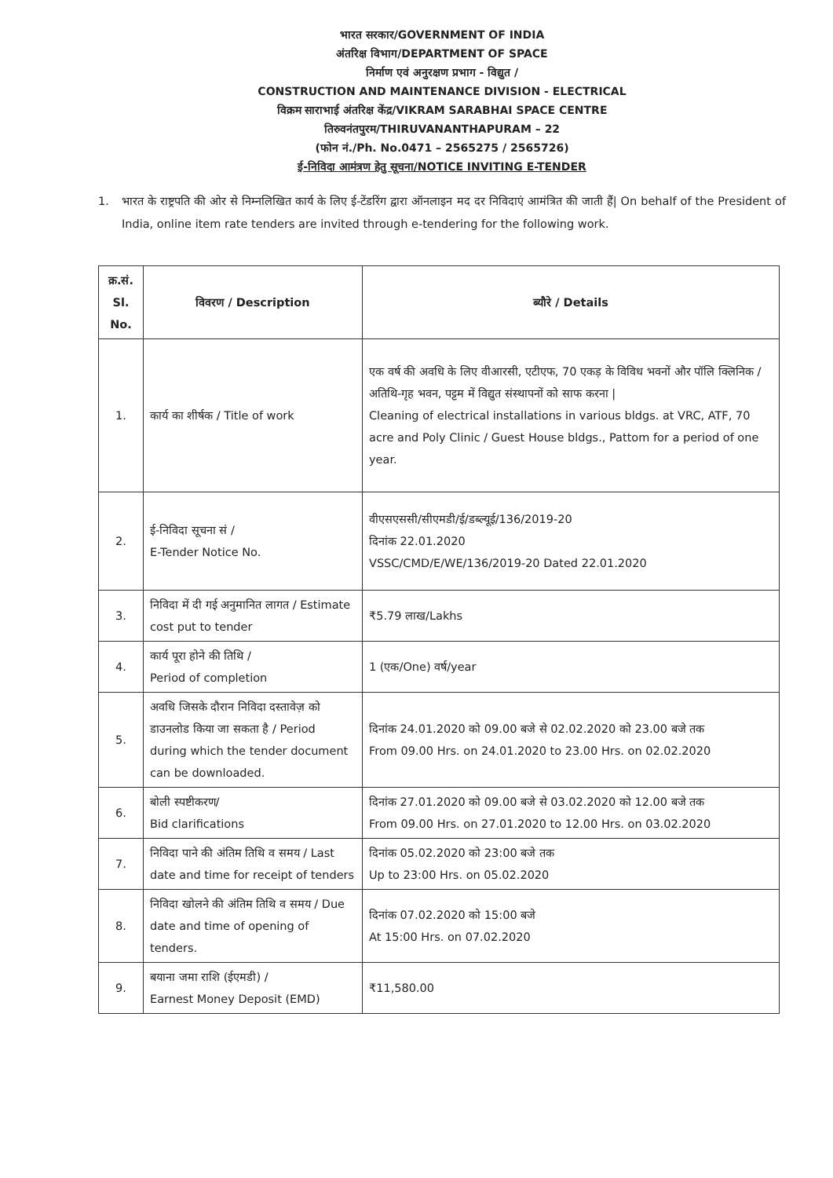भारत सरकार/GOVERNMENT OF INDIA
अंतरिक्ष विभाग/DEPARTMENT OF SPACE
निर्माण एवं अनुरक्षण प्रभाग - विद्युत /
CONSTRUCTION AND MAINTENANCE DIVISION - ELECTRICAL
विक्रम साराभाई अंतरिक्ष केंद्र/VIKRAM SARABHAI SPACE CENTRE
तिरुवनंतपुरम/THIRUVANANTHAPURAM – 22
(फोन नं./Ph. No.0471 – 2565275 / 2565726)
ई-निविदा आमंत्रण हेतु सूचना/NOTICE INVITING E-TENDER
1. भारत के राष्ट्रपति की ओर से निम्नलिखित कार्य के लिए ई-टेंडरिंग द्वारा ऑनलाइन मद दर निविदाएं आमंत्रित की जाती हैं| On behalf of the President of India, online item rate tenders are invited through e-tendering for the following work.
| क्र.सं. Sl. No. | विवरण / Description | ब्यौरे / Details |
| --- | --- | --- |
| 1. | कार्य का शीर्षक / Title of work | एक वर्ष की अवधि के लिए वीआरसी, एटीएफ, 70 एकड़ के विविध भवनों और पॉलि क्लिनिक / अतिथि-गृह भवन, पट्टम में विद्युत संस्थापनों को साफ करना / Cleaning of electrical installations in various bldgs. at VRC, ATF, 70 acre and Poly Clinic / Guest House bldgs., Pattom for a period of one year. |
| 2. | ई-निविदा सूचना सं / E-Tender Notice No. | वीएसएससी/सीएमडी/ई/डब्ल्यूई/136/2019-20 दिनांक 22.01.2020 VSSC/CMD/E/WE/136/2019-20 Dated 22.01.2020 |
| 3. | निविदा में दी गई अनुमानित लागत / Estimate cost put to tender | ₹5.79 लाख/Lakhs |
| 4. | कार्य पूरा होने की तिथि / Period of completion | 1 (एक/One) वर्ष/year |
| 5. | अवधि जिसके दौरान निविदा दस्तावेज़ को डाउनलोड किया जा सकता है / Period during which the tender document can be downloaded. | दिनांक 24.01.2020 को 09.00 बजे से 02.02.2020 को 23.00 बजे तक From 09.00 Hrs. on 24.01.2020 to 23.00 Hrs. on 02.02.2020 |
| 6. | बोली स्पष्टीकरण/ Bid clarifications | दिनांक 27.01.2020 को 09.00 बजे से 03.02.2020 को 12.00 बजे तक From 09.00 Hrs. on 27.01.2020 to 12.00 Hrs. on 03.02.2020 |
| 7. | निविदा पाने की अंतिम तिथि व समय / Last date and time for receipt of tenders | दिनांक 05.02.2020 को 23:00 बजे तक Up to 23:00 Hrs. on 05.02.2020 |
| 8. | निविदा खोलने की अंतिम तिथि व समय / Due date and time of opening of tenders. | दिनांक 07.02.2020 को 15:00 बजे At 15:00 Hrs. on 07.02.2020 |
| 9. | बयाना जमा राशि (ईएमडी) / Earnest Money Deposit (EMD) | ₹11,580.00 |